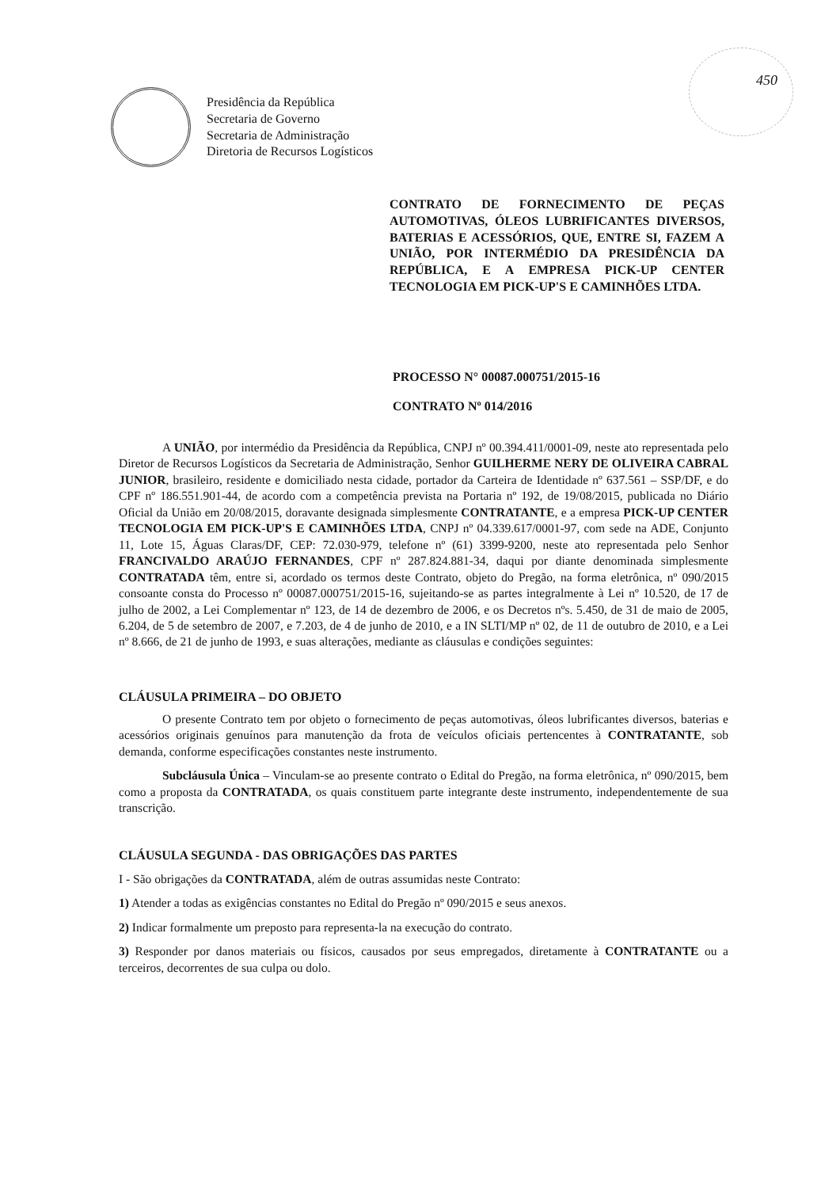450
Presidência da República
Secretaria de Governo
Secretaria de Administração
Diretoria de Recursos Logísticos
CONTRATO DE FORNECIMENTO DE PEÇAS AUTOMOTIVAS, ÓLEOS LUBRIFICANTES DIVERSOS, BATERIAS E ACESSÓRIOS, QUE, ENTRE SI, FAZEM A UNIÃO, POR INTERMÉDIO DA PRESIDÊNCIA DA REPÚBLICA, E A EMPRESA PICK-UP CENTER TECNOLOGIA EM PICK-UP'S E CAMINHÕES LTDA.
PROCESSO N° 00087.000751/2015-16
CONTRATO Nº 014/2016
A UNIÃO, por intermédio da Presidência da República, CNPJ nº 00.394.411/0001-09, neste ato representada pelo Diretor de Recursos Logísticos da Secretaria de Administração, Senhor GUILHERME NERY DE OLIVEIRA CABRAL JUNIOR, brasileiro, residente e domiciliado nesta cidade, portador da Carteira de Identidade nº 637.561 – SSP/DF, e do CPF nº 186.551.901-44, de acordo com a competência prevista na Portaria nº 192, de 19/08/2015, publicada no Diário Oficial da União em 20/08/2015, doravante designada simplesmente CONTRATANTE, e a empresa PICK-UP CENTER TECNOLOGIA EM PICK-UP'S E CAMINHÕES LTDA, CNPJ nº 04.339.617/0001-97, com sede na ADE, Conjunto 11, Lote 15, Águas Claras/DF, CEP: 72.030-979, telefone nº (61) 3399-9200, neste ato representada pelo Senhor FRANCIVALDO ARAÚJO FERNANDES, CPF nº 287.824.881-34, daqui por diante denominada simplesmente CONTRATADA têm, entre si, acordado os termos deste Contrato, objeto do Pregão, na forma eletrônica, nº 090/2015 consoante consta do Processo nº 00087.000751/2015-16, sujeitando-se as partes integralmente à Lei nº 10.520, de 17 de julho de 2002, a Lei Complementar nº 123, de 14 de dezembro de 2006, e os Decretos nºs. 5.450, de 31 de maio de 2005, 6.204, de 5 de setembro de 2007, e 7.203, de 4 de junho de 2010, e a IN SLTI/MP nº 02, de 11 de outubro de 2010, e a Lei nº 8.666, de 21 de junho de 1993, e suas alterações, mediante as cláusulas e condições seguintes:
CLÁUSULA PRIMEIRA – DO OBJETO
O presente Contrato tem por objeto o fornecimento de peças automotivas, óleos lubrificantes diversos, baterias e acessórios originais genuínos para manutenção da frota de veículos oficiais pertencentes à CONTRATANTE, sob demanda, conforme especificações constantes neste instrumento.
Subcláusula Única – Vinculam-se ao presente contrato o Edital do Pregão, na forma eletrônica, nº 090/2015, bem como a proposta da CONTRATADA, os quais constituem parte integrante deste instrumento, independentemente de sua transcrição.
CLÁUSULA SEGUNDA - DAS OBRIGAÇÕES DAS PARTES
I - São obrigações da CONTRATADA, além de outras assumidas neste Contrato:
1) Atender a todas as exigências constantes no Edital do Pregão nº 090/2015 e seus anexos.
2) Indicar formalmente um preposto para representa-la na execução do contrato.
3) Responder por danos materiais ou físicos, causados por seus empregados, diretamente à CONTRATANTE ou a terceiros, decorrentes de sua culpa ou dolo.